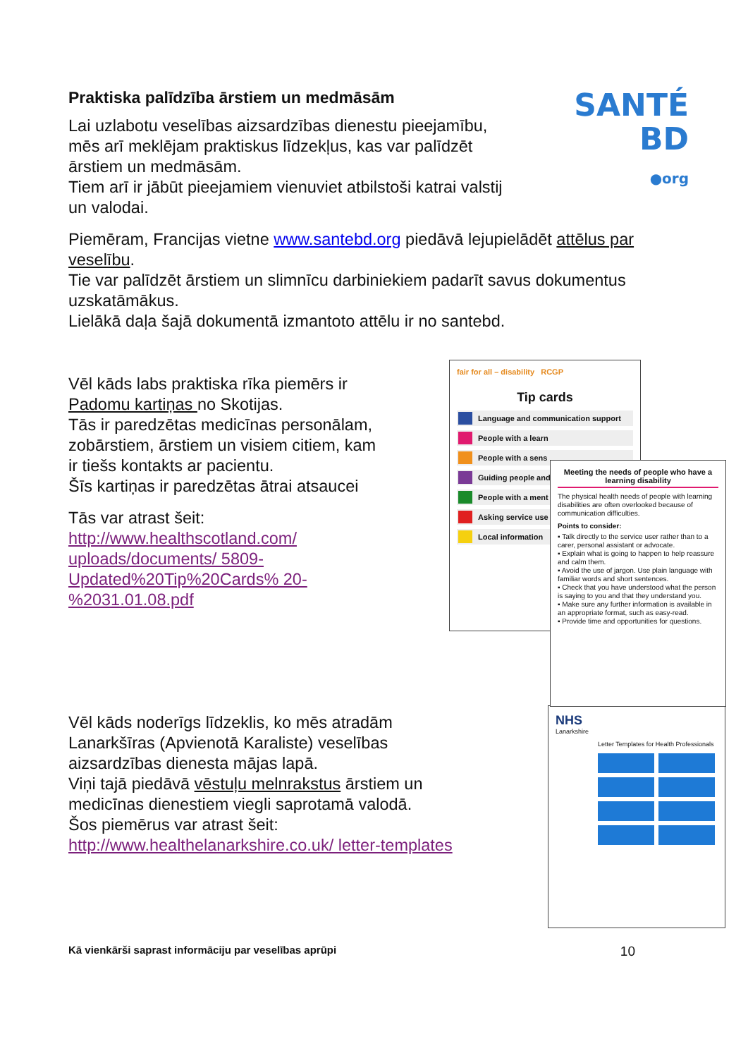Praktiska palīdzība ārstiem un medmāsām
Lai uzlabotu veselības aizsardzības dienestu pieejamību, mēs arī meklējam praktiskus līdzekļus, kas var palīdzēt ārstiem un medmāsām.
Tiem arī ir jābūt pieejamiem vienuviet atbilstoši katrai valstij un valodai.
SANTÉ
BD
●org
Piemēram, Francijas vietne www.santebd.org piedāvā lejupielādēt attēlus par veselību.
Tie var palīdzēt ārstiem un slimnīcu darbiniekiem padarīt savus dokumentus uzskatāmākus.
Lielākā daļa šajā dokumentā izmantoto attēlu ir no santebd.
Vēl kāds labs praktiska rīka piemērs ir Padomu kartiņas no Skotijas.
Tās ir paredzētas medicīnas personālam, zobārstiem, ārstiem un visiem citiem, kam ir tiešs kontakts ar pacientu.
Šīs kartiņas ir paredzētas ātrai atsaucei
Tās var atrast šeit:
http://www.healthscotland.com/ uploads/documents/ 5809-Updated%20Tip%20Cards% 20-%2031.01.08.pdf
fair for all – disability RCGP
Tip cards
Language and communication support
People with a learn
People with a sens
Guiding people and
People with a ment
Asking service use
Local information
Meeting the needs of people who have a learning disability
The physical health needs of people with learning disabilities are often overlooked because of communication difficulties.
Points to consider:
▪ Talk directly to the service user rather than to a carer, personal assistant or advocate.
▪ Explain what is going to happen to help reassure and calm them.
▪ Avoid the use of jargon. Use plain language with familiar words and short sentences.
▪ Check that you have understood what the person is saying to you and that they understand you.
▪ Make sure any further information is available in an appropriate format, such as easy-read.
▪ Provide time and opportunities for questions.
Vēl kāds noderīgs līdzeklis, ko mēs atradām Lanarkšīras (Apvienotā Karaliste) veselības aizsardzības dienesta mājas lapā.
Viņi tajā piedāvā vēstuļu melnrakstus ārstiem un medicīnas dienestiem viegli saprotamā valodā.
Šos piemērus var atrast šeit:
http://www.healthelanarkshire.co.uk/ letter-templates
NHS
Lanarkshire
Letter Templates for Health Professionals
Kā vienkārši saprast informāciju par veselības aprūpi 10